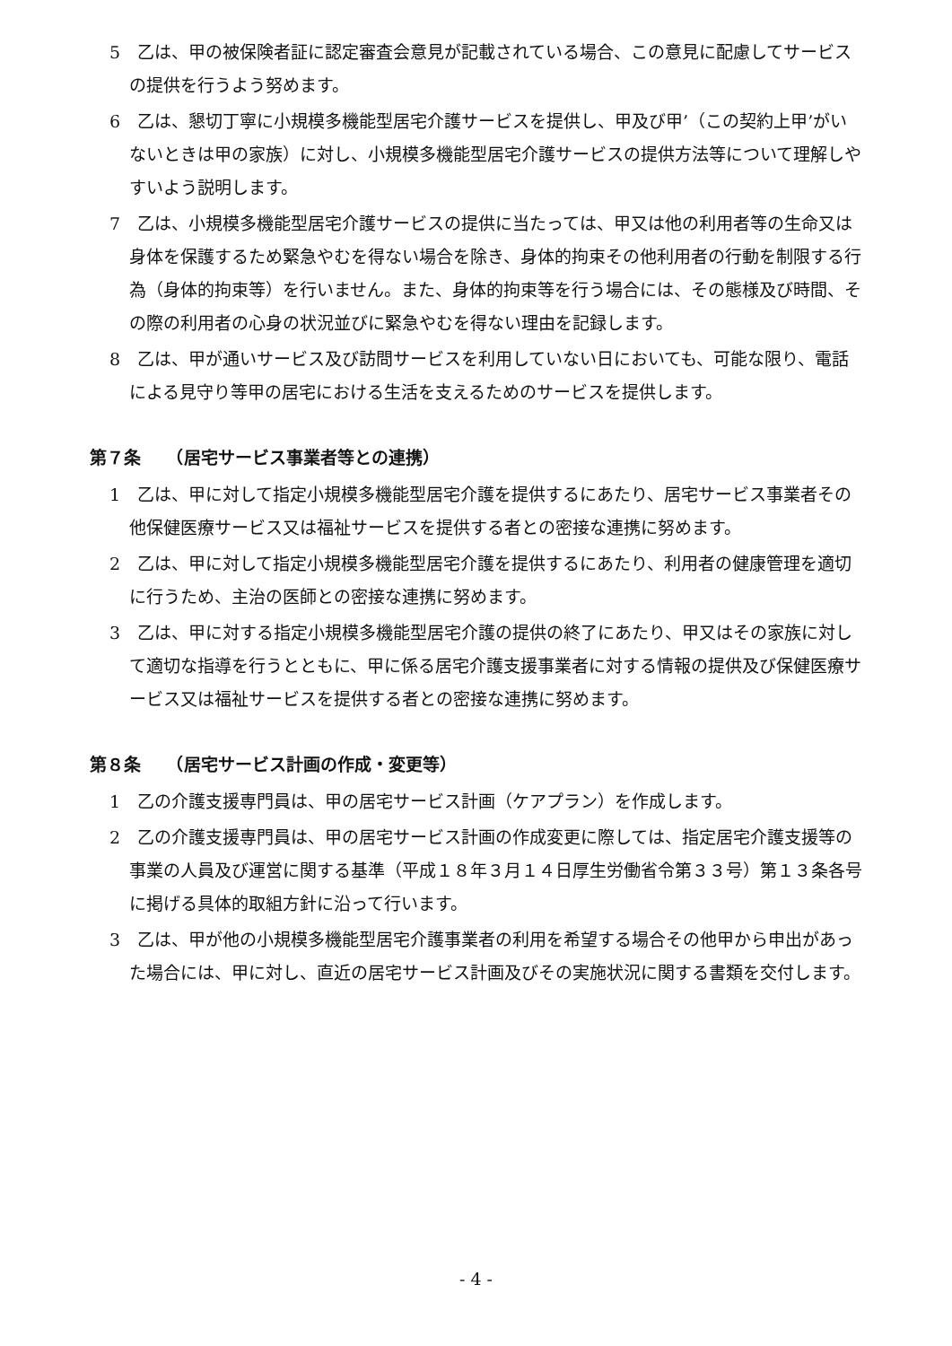5　乙は、甲の被保険者証に認定審査会意見が記載されている場合、この意見に配慮してサービスの提供を行うよう努めます。
6　乙は、懇切丁寧に小規模多機能型居宅介護サービスを提供し、甲及び甲’（この契約上甲’がいないときは甲の家族）に対し、小規模多機能型居宅介護サービスの提供方法等について理解しやすいよう説明します。
7　乙は、小規模多機能型居宅介護サービスの提供に当たっては、甲又は他の利用者等の生命又は身体を保護するため緊急やむを得ない場合を除き、身体的拘束その他利用者の行動を制限する行為（身体的拘束等）を行いません。また、身体的拘束等を行う場合には、その態様及び時間、その際の利用者の心身の状況並びに緊急やむを得ない理由を記録します。
8　乙は、甲が通いサービス及び訪問サービスを利用していない日においても、可能な限り、電話による見守り等甲の居宅における生活を支えるためのサービスを提供します。
第７条　　（居宅サービス事業者等との連携）
1　乙は、甲に対して指定小規模多機能型居宅介護を提供するにあたり、居宅サービス事業者その他保健医療サービス又は福祉サービスを提供する者との密接な連携に努めます。
2　乙は、甲に対して指定小規模多機能型居宅介護を提供するにあたり、利用者の健康管理を適切に行うため、主治の医師との密接な連携に努めます。
3　乙は、甲に対する指定小規模多機能型居宅介護の提供の終了にあたり、甲又はその家族に対して適切な指導を行うとともに、甲に係る居宅介護支援事業者に対する情報の提供及び保健医療サービス又は福祉サービスを提供する者との密接な連携に努めます。
第８条　　（居宅サービス計画の作成・変更等）
1　乙の介護支援専門員は、甲の居宅サービス計画（ケアプラン）を作成します。
2　乙の介護支援専門員は、甲の居宅サービス計画の作成変更に際しては、指定居宅介護支援等の事業の人員及び運営に関する基準（平成１８年３月１４日厚生労働省令第３３号）第１３条各号に掲げる具体的取組方針に沿って行います。
3　乙は、甲が他の小規模多機能型居宅介護事業者の利用を希望する場合その他甲から申出があった場合には、甲に対し、直近の居宅サービス計画及びその実施状況に関する書類を交付します。
- 4 -